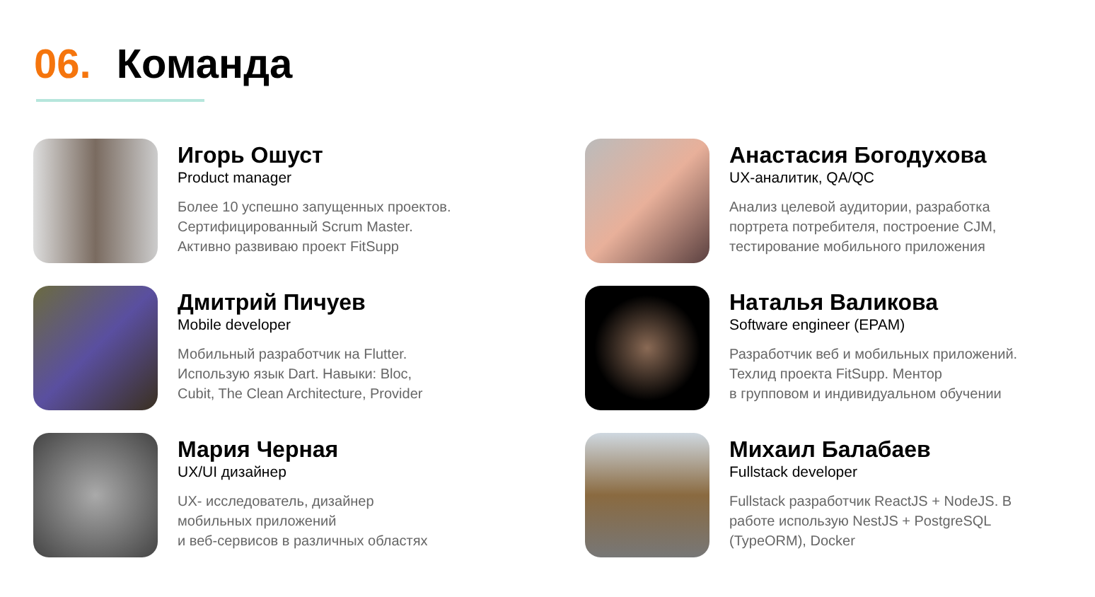06. Команда
Игорь Ошуст
Product manager
Более 10 успешно запущенных проектов.
Сертифицированный Scrum Master.
Активно развиваю проект FitSupp
Анастасия Богодухова
UX-аналитик, QA/QC
Анализ целевой аудитории, разработка
портрета потребителя, построение CJM,
тестирование мобильного приложения
Дмитрий Пичуев
Mobile developer
Мобильный разработчик на Flutter.
Использую язык Dart. Навыки: Bloc,
Cubit, The Clean Architecture, Provider
Наталья Валикова
Software engineer (EPAM)
Разработчик веб и мобильных приложений.
Техлид проекта FitSupp. Ментор
в групповом и индивидуальном обучении
Мария Черная
UX/UI дизайнер
UX- исследователь, дизайнер
мобильных приложений
и веб-сервисов в различных областях
Михаил Балабаев
Fullstack developer
Fullstack разработчик ReactJS + NodeJS. В
работе использую NestJS + PostgreSQL
(TypeORM), Docker